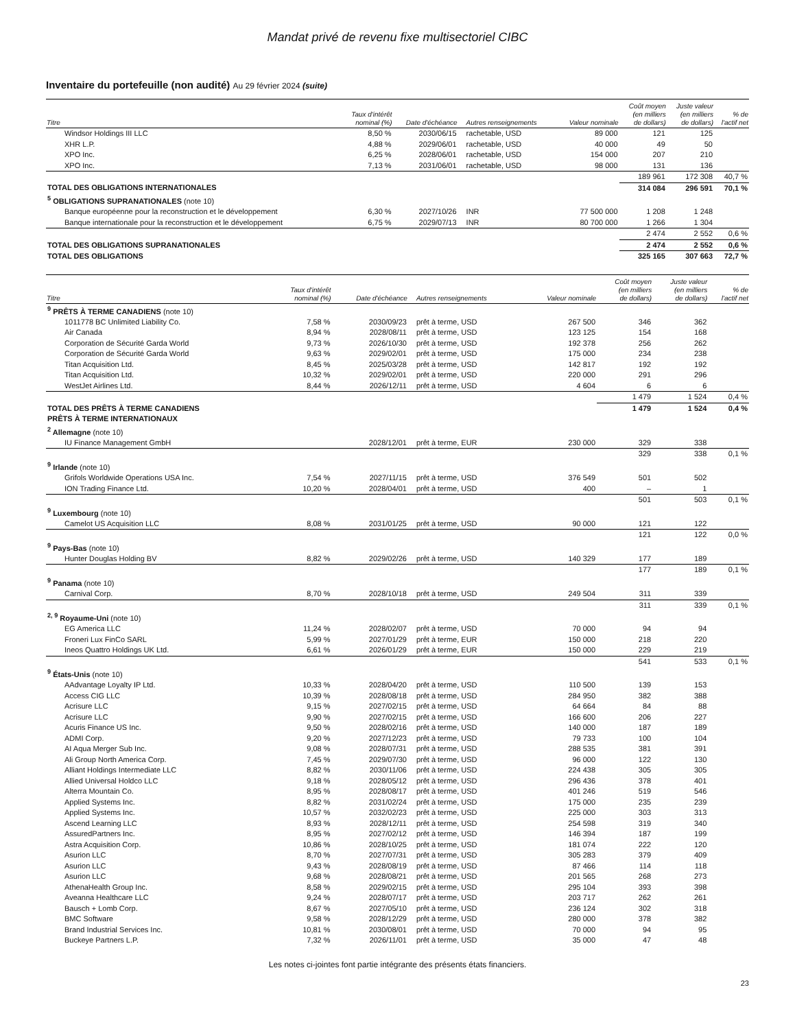Mandat privé de revenu fixe multisectoriel CIBC
Inventaire du portefeuille (non audité) Au 29 février 2024 (suite)
| Titre | Taux d'intérêt nominal (%) | Date d'échéance | Autres renseignements | Valeur nominale | Coût moyen (en milliers de dollars) | Juste valeur (en milliers de dollars) | % de l'actif net |
| --- | --- | --- | --- | --- | --- | --- | --- |
| Windsor Holdings III LLC | 8,50 % | 2030/06/15 | rachetable, USD | 89 000 | 121 | 125 | |
| XHR L.P. | 4,88 % | 2029/06/01 | rachetable, USD | 40 000 | 49 | 50 | |
| XPO Inc. | 6,25 % | 2028/06/01 | rachetable, USD | 154 000 | 207 | 210 | |
| XPO Inc. | 7,13 % | 2031/06/01 | rachetable, USD | 98 000 | 131 | 136 | |
| | | | | | 189 961 | 172 308 | 40,7 % |
| TOTAL DES OBLIGATIONS INTERNATIONALES | | | | | 314 084 | 296 591 | 70,1 % |
| <sup>5</sup> OBLIGATIONS SUPRANATIONALES (note 10) | | | | | | | |
| Banque européenne pour la reconstruction et le développement | 6,30 % | 2027/10/26 | INR | 77 500 000 | 1 208 | 1 248 | |
| Banque internationale pour la reconstruction et le développement | 6,75 % | 2029/07/13 | INR | 80 700 000 | 1 266 | 1 304 | |
| | | | | | 2 474 | 2 552 | 0,6 % |
| TOTAL DES OBLIGATIONS SUPRANATIONALES | | | | | 2 474 | 2 552 | 0,6 % |
| TOTAL DES OBLIGATIONS | | | | | 325 165 | 307 663 | 72,7 % |
| Titre | Taux d'intérêt nominal (%) | Date d'échéance | Autres renseignements | Valeur nominale | Coût moyen (en milliers de dollars) | Juste valeur (en milliers de dollars) | % de l'actif net |
| --- | --- | --- | --- | --- | --- | --- | --- |
| <sup>9</sup> PRÊTS À TERME CANADIENS (note 10) | | | | | | | |
| 1011778 BC Unlimited Liability Co. | 7,58 % | 2030/09/23 | prêt à terme, USD | 267 500 | 346 | 362 | |
| Air Canada | 8,94 % | 2028/08/11 | prêt à terme, USD | 123 125 | 154 | 168 | |
| Corporation de Sécurité Garda World | 9,73 % | 2026/10/30 | prêt à terme, USD | 192 378 | 256 | 262 | |
| Corporation de Sécurité Garda World | 9,63 % | 2029/02/01 | prêt à terme, USD | 175 000 | 234 | 238 | |
| Titan Acquisition Ltd. | 8,45 % | 2025/03/28 | prêt à terme, USD | 142 817 | 192 | 192 | |
| Titan Acquisition Ltd. | 10,32 % | 2029/02/01 | prêt à terme, USD | 220 000 | 291 | 296 | |
| WestJet Airlines Ltd. | 8,44 % | 2026/12/11 | prêt à terme, USD | 4 604 | 6 | 6 | |
| | | | | | 1 479 | 1 524 | 0,4 % |
| TOTAL DES PRÊTS À TERME CANADIENS | | | | | 1 479 | 1 524 | 0,4 % |
| PRÊTS À TERME INTERNATIONAUX | | | | | | | |
| <sup>2</sup> Allemagne (note 10) | | | | | | | |
| IU Finance Management GmbH | | 2028/12/01 | prêt à terme, EUR | 230 000 | 329 | 338 | |
| | | | | | 329 | 338 | 0,1 % |
| <sup>9</sup> Irlande (note 10) | | | | | | | |
| Grifols Worldwide Operations USA Inc. | 7,54 % | 2027/11/15 | prêt à terme, USD | 376 549 | 501 | 502 | |
| ION Trading Finance Ltd. | 10,20 % | 2028/04/01 | prêt à terme, USD | 400 | – | 1 | |
| | | | | | 501 | 503 | 0,1 % |
| <sup>9</sup> Luxembourg (note 10) | | | | | | | |
| Camelot US Acquisition LLC | 8,08 % | 2031/01/25 | prêt à terme, USD | 90 000 | 121 | 122 | |
| | | | | | 121 | 122 | 0,0 % |
| <sup>9</sup> Pays-Bas (note 10) | | | | | | | |
| Hunter Douglas Holding BV | 8,82 % | 2029/02/26 | prêt à terme, USD | 140 329 | 177 | 189 | |
| | | | | | 177 | 189 | 0,1 % |
| <sup>9</sup> Panama (note 10) | | | | | | | |
| Carnival Corp. | 8,70 % | 2028/10/18 | prêt à terme, USD | 249 504 | 311 | 339 | |
| | | | | | 311 | 339 | 0,1 % |
| <sup>2, 9</sup> Royaume-Uni (note 10) | | | | | | | |
| EG America LLC | 11,24 % | 2028/02/07 | prêt à terme, USD | 70 000 | 94 | 94 | |
| Froneri Lux FinCo SARL | 5,99 % | 2027/01/29 | prêt à terme, EUR | 150 000 | 218 | 220 | |
| Ineos Quattro Holdings UK Ltd. | 6,61 % | 2026/01/29 | prêt à terme, EUR | 150 000 | 229 | 219 | |
| | | | | | 541 | 533 | 0,1 % |
| <sup>9</sup> États-Unis (note 10) | | | | | | | |
| AAdvantage Loyalty IP Ltd. | 10,33 % | 2028/04/20 | prêt à terme, USD | 110 500 | 139 | 153 | |
| Access CIG LLC | 10,39 % | 2028/08/18 | prêt à terme, USD | 284 950 | 382 | 388 | |
| Acrisure LLC | 9,15 % | 2027/02/15 | prêt à terme, USD | 64 664 | 84 | 88 | |
| Acrisure LLC | 9,90 % | 2027/02/15 | prêt à terme, USD | 166 600 | 206 | 227 | |
| Acuris Finance US Inc. | 9,50 % | 2028/02/16 | prêt à terme, USD | 140 000 | 187 | 189 | |
| ADMI Corp. | 9,20 % | 2027/12/23 | prêt à terme, USD | 79 733 | 100 | 104 | |
| AI Aqua Merger Sub Inc. | 9,08 % | 2028/07/31 | prêt à terme, USD | 288 535 | 381 | 391 | |
| Ali Group North America Corp. | 7,45 % | 2029/07/30 | prêt à terme, USD | 96 000 | 122 | 130 | |
| Alliant Holdings Intermediate LLC | 8,82 % | 2030/11/06 | prêt à terme, USD | 224 438 | 305 | 305 | |
| Allied Universal Holdco LLC | 9,18 % | 2028/05/12 | prêt à terme, USD | 296 436 | 378 | 401 | |
| Alterra Mountain Co. | 8,95 % | 2028/08/17 | prêt à terme, USD | 401 246 | 519 | 546 | |
| Applied Systems Inc. | 8,82 % | 2031/02/24 | prêt à terme, USD | 175 000 | 235 | 239 | |
| Applied Systems Inc. | 10,57 % | 2032/02/23 | prêt à terme, USD | 225 000 | 303 | 313 | |
| Ascend Learning LLC | 8,93 % | 2028/12/11 | prêt à terme, USD | 254 598 | 319 | 340 | |
| AssuredPartners Inc. | 8,95 % | 2027/02/12 | prêt à terme, USD | 146 394 | 187 | 199 | |
| Astra Acquisition Corp. | 10,86 % | 2028/10/25 | prêt à terme, USD | 181 074 | 222 | 120 | |
| Asurion LLC | 8,70 % | 2027/07/31 | prêt à terme, USD | 305 283 | 379 | 409 | |
| Asurion LLC | 9,43 % | 2028/08/19 | prêt à terme, USD | 87 466 | 114 | 118 | |
| Asurion LLC | 9,68 % | 2028/08/21 | prêt à terme, USD | 201 565 | 268 | 273 | |
| AthenaHealth Group Inc. | 8,58 % | 2029/02/15 | prêt à terme, USD | 295 104 | 393 | 398 | |
| Aveanna Healthcare LLC | 9,24 % | 2028/07/17 | prêt à terme, USD | 203 717 | 262 | 261 | |
| Bausch + Lomb Corp. | 8,67 % | 2027/05/10 | prêt à terme, USD | 236 124 | 302 | 318 | |
| BMC Software | 9,58 % | 2028/12/29 | prêt à terme, USD | 280 000 | 378 | 382 | |
| Brand Industrial Services Inc. | 10,81 % | 2030/08/01 | prêt à terme, USD | 70 000 | 94 | 95 | |
| Buckeye Partners L.P. | 7,32 % | 2026/11/01 | prêt à terme, USD | 35 000 | 47 | 48 | |
Les notes ci-jointes font partie intégrante des présents états financiers.
23